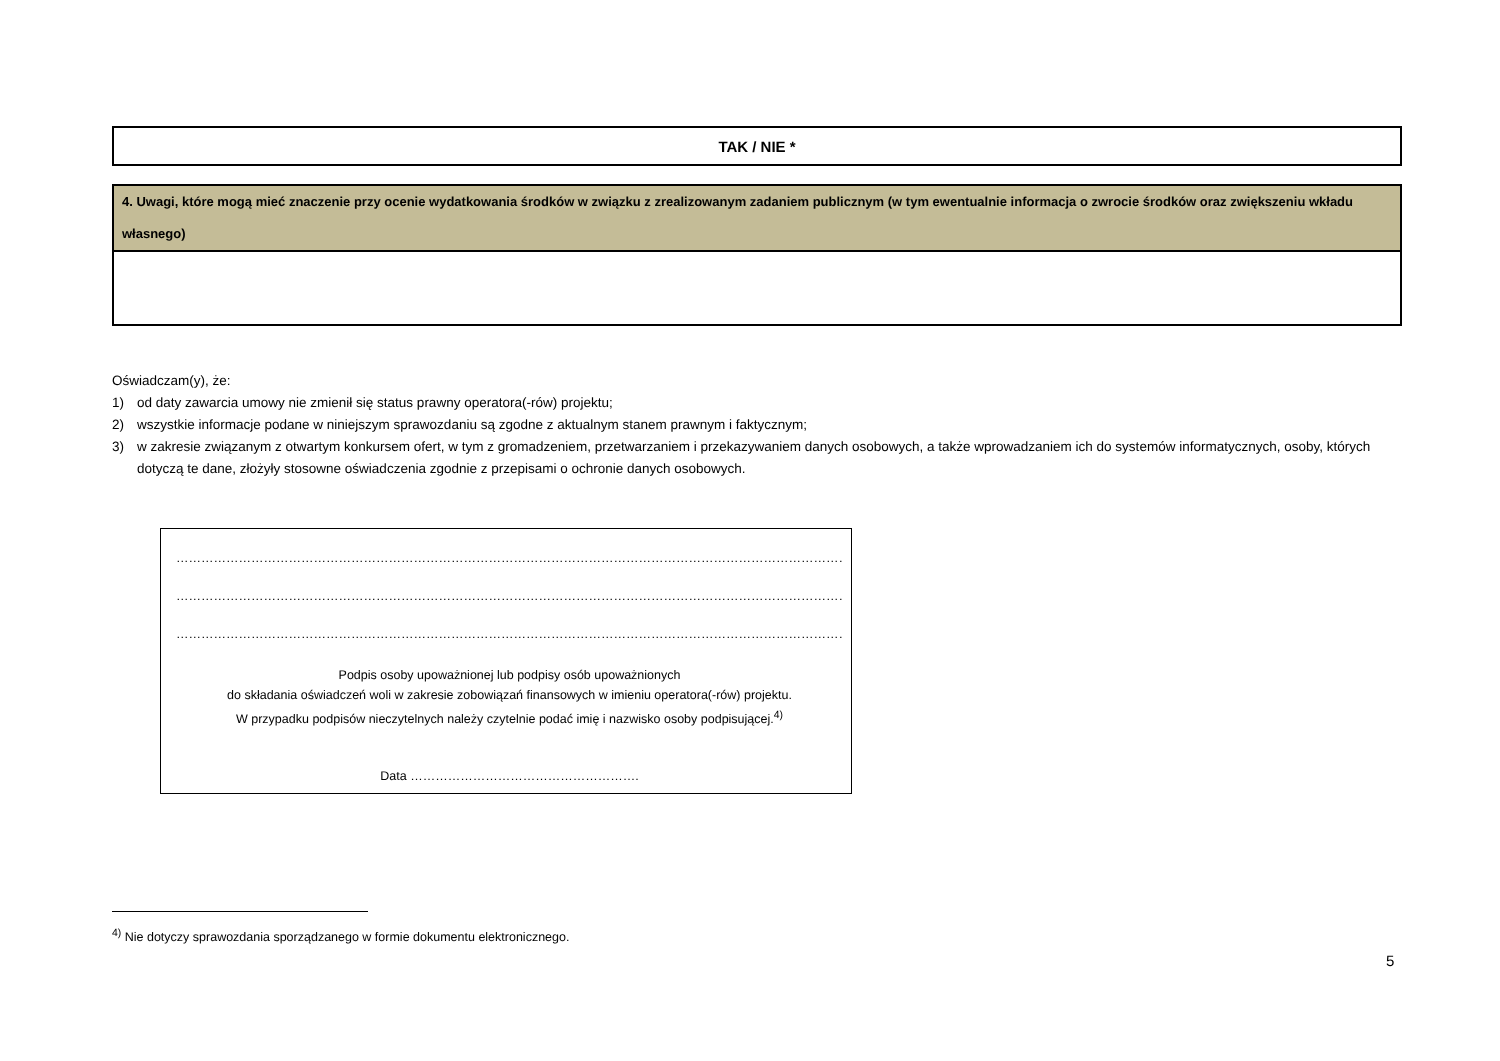| TAK / NIE * |
| 4. Uwagi, które mogą mieć znaczenie przy ocenie wydatkowania środków w związku z zrealizowanym zadaniem publicznym (w tym ewentualnie informacja o zwrocie środków oraz zwiększeniu wkładu własnego) |
Oświadczam(y), że:
1) od daty zawarcia umowy nie zmienił się status prawny operatora(-rów) projektu;
2) wszystkie informacje podane w niniejszym sprawozdaniu są zgodne z aktualnym stanem prawnym i faktycznym;
3) w zakresie związanym z otwartym konkursem ofert, w tym z gromadzeniem, przetwarzaniem i przekazywaniem danych osobowych, a także wprowadzaniem ich do systemów informatycznych, osoby, których dotyczą te dane, złożyły stosowne oświadczenia zgodnie z przepisami o ochronie danych osobowych.
…………………………………………………………………………………………………………………………………………………………………………………………
…………………………………………………………………………………………………………………………………………………………………………………………
…………………………………………………………………………………………………………………………………………………………………………………………
Podpis osoby upoważnionej lub podpisy osób upoważnionych
do składania oświadczeń woli w zakresie zobowiązań finansowych w imieniu operatora(-rów) projektu.
W przypadku podpisów nieczytelnych należy czytelnie podać imię i nazwisko osoby podpisującej.<sup>4)</sup>
Data ……………………………………………….
<sup>4)</sup> Nie dotyczy sprawozdania sporządzanego w formie dokumentu elektronicznego.
5